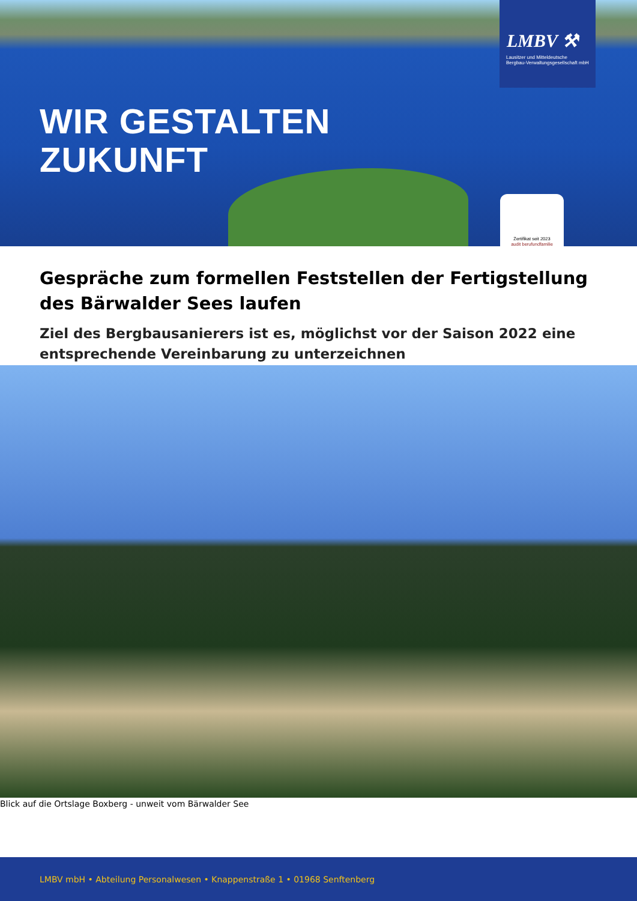WIR GESTALTEN
ZUKUNFT
LMBV ⚒
Lausitzer und Mitteldeutsche
Bergbau-Verwaltungsgesellschaft mbH
Zertifikat seit 2023
audit berufundfamilie
Gespräche zum formellen Feststellen der Fertigstellung des Bärwalder Sees laufen
Ziel des Bergbausanierers ist es, möglichst vor der Saison 2022 eine entsprechende Vereinbarung zu unterzeichnen
Blick auf die Ortslage Boxberg - unweit vom Bärwalder See
LMBV mbH • Abteilung Personalwesen • Knappenstraße 1 • 01968 Senftenberg